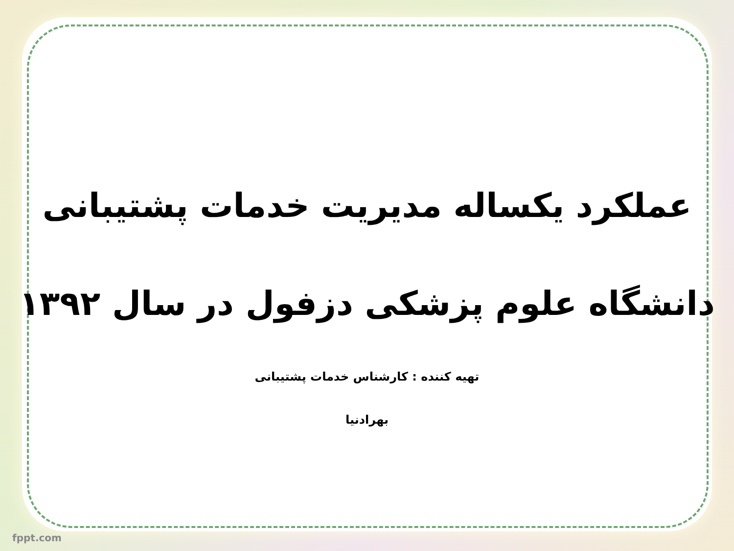عملکرد یکساله مدیریت خدمات پشتیبانی
دانشگاه علوم پزشکی دزفول در سال ۱۳۹۲
تهیه کننده : کارشناس خدمات پشتیبانی
بهرادنیا
fppt.com